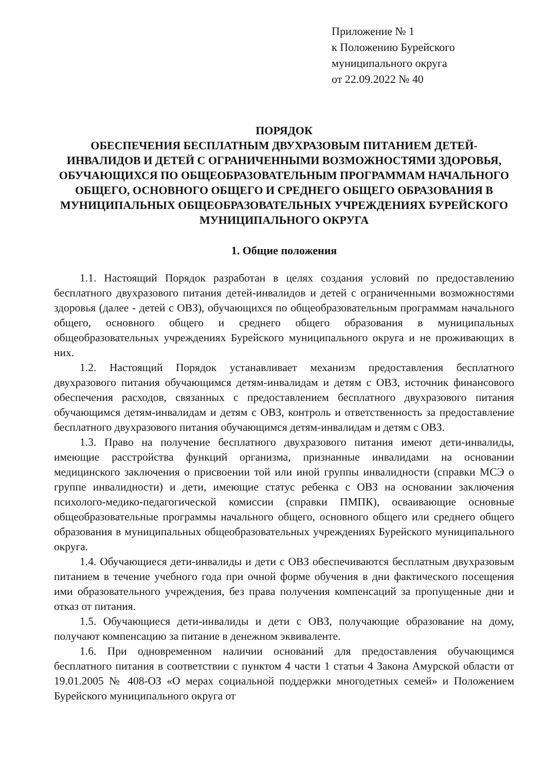Приложение № 1
к Положению Бурейского
муниципального округа
от 22.09.2022 № 40
ПОРЯДОК
ОБЕСПЕЧЕНИЯ БЕСПЛАТНЫМ ДВУХРАЗОВЫМ ПИТАНИЕМ ДЕТЕЙ-ИНВАЛИДОВ И ДЕТЕЙ С ОГРАНИЧЕННЫМИ ВОЗМОЖНОСТЯМИ ЗДОРОВЬЯ, ОБУЧАЮЩИХСЯ ПО ОБЩЕОБРАЗОВАТЕЛЬНЫМ ПРОГРАММАМ НАЧАЛЬНОГО ОБЩЕГО, ОСНОВНОГО ОБЩЕГО И СРЕДНЕГО ОБЩЕГО ОБРАЗОВАНИЯ В МУНИЦИПАЛЬНЫХ ОБЩЕОБРАЗОВАТЕЛЬНЫХ УЧРЕЖДЕНИЯХ БУРЕЙСКОГО МУНИЦИПАЛЬНОГО ОКРУГА
1. Общие положения
1.1. Настоящий Порядок разработан в целях создания условий по предоставлению бесплатного двухразового питания детей-инвалидов и детей с ограниченными возможностями здоровья (далее - детей с ОВЗ), обучающихся по общеобразовательным программам начального общего, основного общего и среднего общего образования в муниципальных общеобразовательных учреждениях Бурейского муниципального округа и не проживающих в них.
1.2. Настоящий Порядок устанавливает механизм предоставления бесплатного двухразового питания обучающимся детям-инвалидам и детям с ОВЗ, источник финансового обеспечения расходов, связанных с предоставлением бесплатного двухразового питания обучающимся детям-инвалидам и детям с ОВЗ, контроль и ответственность за предоставление бесплатного двухразового питания обучающимся детям-инвалидам и детям с ОВЗ.
1.3. Право на получение бесплатного двухразового питания имеют дети-инвалиды, имеющие расстройства функций организма, признанные инвалидами на основании медицинского заключения о присвоении той или иной группы инвалидности (справки МСЭ о группе инвалидности) и дети, имеющие статус ребенка с ОВЗ на основании заключения психолого-медико-педагогической комиссии (справки ПМПК), осваивающие основные общеобразовательные программы начального общего, основного общего или среднего общего образования в муниципальных общеобразовательных учреждениях Бурейского муниципального округа.
1.4. Обучающиеся дети-инвалиды и дети с ОВЗ обеспечиваются бесплатным двухразовым питанием в течение учебного года при очной форме обучения в дни фактического посещения ими образовательного учреждения, без права получения компенсаций за пропущенные дни и отказ от питания.
1.5. Обучающиеся дети-инвалиды и дети с ОВЗ, получающие образование на дому, получают компенсацию за питание в денежном эквиваленте.
1.6. При одновременном наличии оснований для предоставления обучающимся бесплатного питания в соответствии с пунктом 4 части 1 статьи 4 Закона Амурской области от 19.01.2005 № 408-ОЗ «О мерах социальной поддержки многодетных семей» и Положением Бурейского муниципального округа от